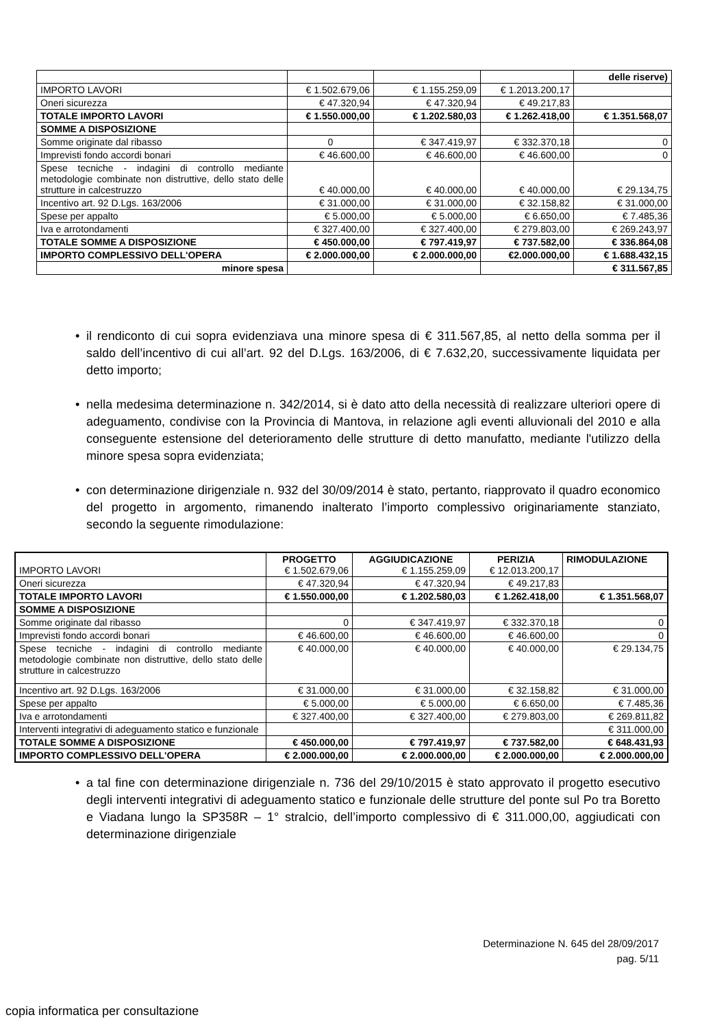| | | | | delle riserve) |
| IMPORTO LAVORI | € 1.502.679,06 | € 1.155.259,09 | € 1.2013.200,17 | |
| Oneri sicurezza | € 47.320,94 | € 47.320,94 | € 49.217,83 | |
| TOTALE IMPORTO LAVORI | € 1.550.000,00 | € 1.202.580,03 | € 1.262.418,00 | € 1.351.568,07 |
| SOMME A DISPOSIZIONE | | | | |
| Somme originate dal ribasso | 0 | € 347.419,97 | € 332.370,18 | 0 |
| Imprevisti fondo accordi bonari | € 46.600,00 | € 46.600,00 | € 46.600,00 | 0 |
| Spese tecniche - indagini di controllo mediante metodologie combinate non distruttive, dello stato delle strutture in calcestruzzo | € 40.000,00 | € 40.000,00 | € 40.000,00 | € 29.134,75 |
| Incentivo art. 92 D.Lgs. 163/2006 | € 31.000,00 | € 31.000,00 | € 32.158,82 | € 31.000,00 |
| Spese per appalto | € 5.000,00 | € 5.000,00 | € 6.650,00 | € 7.485,36 |
| Iva e arrotondamenti | € 327.400,00 | € 327.400,00 | € 279.803,00 | € 269.243,97 |
| TOTALE SOMME A DISPOSIZIONE | € 450.000,00 | € 797.419,97 | € 737.582,00 | € 336.864,08 |
| IMPORTO COMPLESSIVO DELL'OPERA | € 2.000.000,00 | € 2.000.000,00 | €2.000.000,00 | € 1.688.432,15 |
| minore spesa | | | | € 311.567,85 |
• il rendiconto di cui sopra evidenziava una minore spesa di € 311.567,85, al netto della somma per il saldo dell’incentivo di cui all’art. 92 del D.Lgs. 163/2006, di € 7.632,20, successivamente liquidata per detto importo;
• nella medesima determinazione n. 342/2014, si è dato atto della necessità di realizzare ulteriori opere di adeguamento, condivise con la Provincia di Mantova, in relazione agli eventi alluvionali del 2010 e alla conseguente estensione del deterioramento delle strutture di detto manufatto, mediante l'utilizzo della minore spesa sopra evidenziata;
• con determinazione dirigenziale n. 932 del 30/09/2014 è stato, pertanto, riapprovato il quadro economico del progetto in argomento, rimanendo inalterato l’importo complessivo originariamente stanziato, secondo la seguente rimodulazione:
| IMPORTO LAVORI | PROGETTO € 1.502.679,06 | AGGIUDICAZIONE € 1.155.259,09 | PERIZIA € 12.013.200,17 | RIMODULAZIONE |
| Oneri sicurezza | € 47.320,94 | € 47.320,94 | € 49.217,83 | |
| TOTALE IMPORTO LAVORI | € 1.550.000,00 | € 1.202.580,03 | € 1.262.418,00 | € 1.351.568,07 |
| SOMME A DISPOSIZIONE | | | | |
| Somme originate dal ribasso | 0 | € 347.419,97 | € 332.370,18 | 0 |
| Imprevisti fondo accordi bonari | € 46.600,00 | € 46.600,00 | € 46.600,00 | 0 |
| Spese tecniche - indagini di controllo mediante metodologie combinate non distruttive, dello stato delle strutture in calcestruzzo | € 40.000,00 | € 40.000,00 | € 40.000,00 | € 29.134,75 |
| Incentivo art. 92 D.Lgs. 163/2006 | € 31.000,00 | € 31.000,00 | € 32.158,82 | € 31.000,00 |
| Spese per appalto | € 5.000,00 | € 5.000,00 | € 6.650,00 | € 7.485,36 |
| Iva e arrotondamenti | € 327.400,00 | € 327.400,00 | € 279.803,00 | € 269.811,82 |
| Interventi integrativi di adeguamento statico e funzionale | | | | € 311.000,00 |
| TOTALE SOMME A DISPOSIZIONE | € 450.000,00 | € 797.419,97 | € 737.582,00 | € 648.431,93 |
| IMPORTO COMPLESSIVO DELL'OPERA | € 2.000.000,00 | € 2.000.000,00 | € 2.000.000,00 | € 2.000.000,00 |
• a tal fine con determinazione dirigenziale n. 736 del 29/10/2015 è stato approvato il progetto esecutivo degli interventi integrativi di adeguamento statico e funzionale delle strutture del ponte sul Po tra Boretto e Viadana lungo la SP358R – 1° stralcio, dell’importo complessivo di € 311.000,00, aggiudicati con determinazione dirigenziale
Determinazione N. 645 del 28/09/2017
pag. 5/11
copia informatica per consultazione